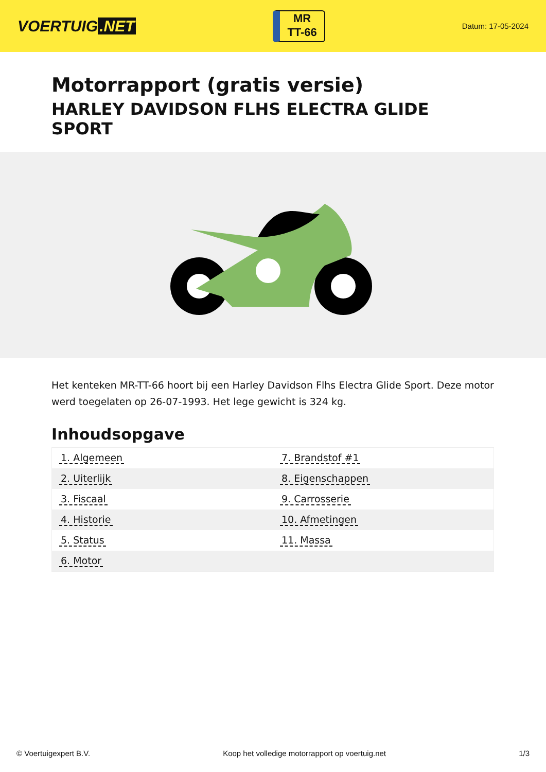VOERTUIG.NET
MR
TT-66
Datum: 17-05-2024
Motorrapport (gratis versie)
HARLEY DAVIDSON FLHS ELECTRA GLIDE SPORT
Het kenteken MR-TT-66 hoort bij een Harley Davidson Flhs Electra Glide Sport. Deze motor werd toegelaten op 26-07-1993. Het lege gewicht is 324 kg.
Inhoudsopgave
| 1. Algemeen | 7. Brandstof #1 |
| 2. Uiterlijk | 8. Eigenschappen |
| 3. Fiscaal | 9. Carrosserie |
| 4. Historie | 10. Afmetingen |
| 5. Status | 11. Massa |
| 6. Motor | |
© Voertuigexpert B.V. Koop het volledige motorrapport op voertuig.net
1/3